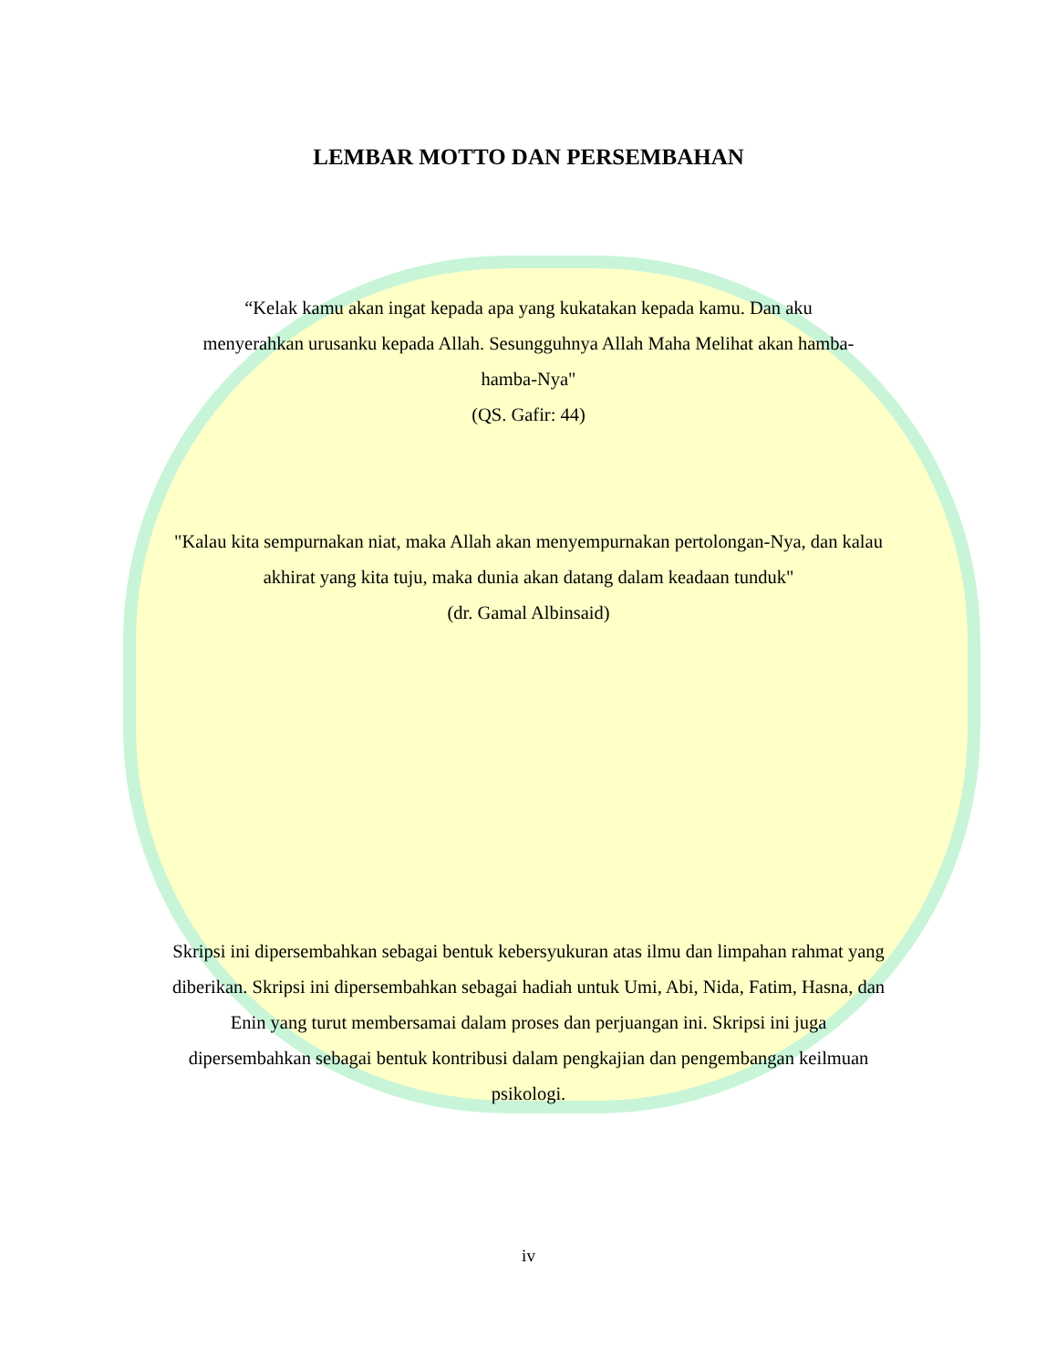LEMBAR MOTTO DAN PERSEMBAHAN
“Kelak kamu akan ingat kepada apa yang kukatakan kepada kamu. Dan aku menyerahkan urusanku kepada Allah. Sesungguhnya Allah Maha Melihat akan hamba-hamba-Nya"
(QS. Gafir: 44)
"Kalau kita sempurnakan niat, maka Allah akan menyempurnakan pertolongan-Nya, dan kalau akhirat yang kita tuju, maka dunia akan datang dalam keadaan tunduk"
(dr. Gamal Albinsaid)
Skripsi ini dipersembahkan sebagai bentuk kebersyukuran atas ilmu dan limpahan rahmat yang diberikan. Skripsi ini dipersembahkan sebagai hadiah untuk Umi, Abi, Nida, Fatim, Hasna, dan Enin yang turut membersamai dalam proses dan perjuangan ini. Skripsi ini juga dipersembahkan sebagai bentuk kontribusi dalam pengkajian dan pengembangan keilmuan psikologi.
iv